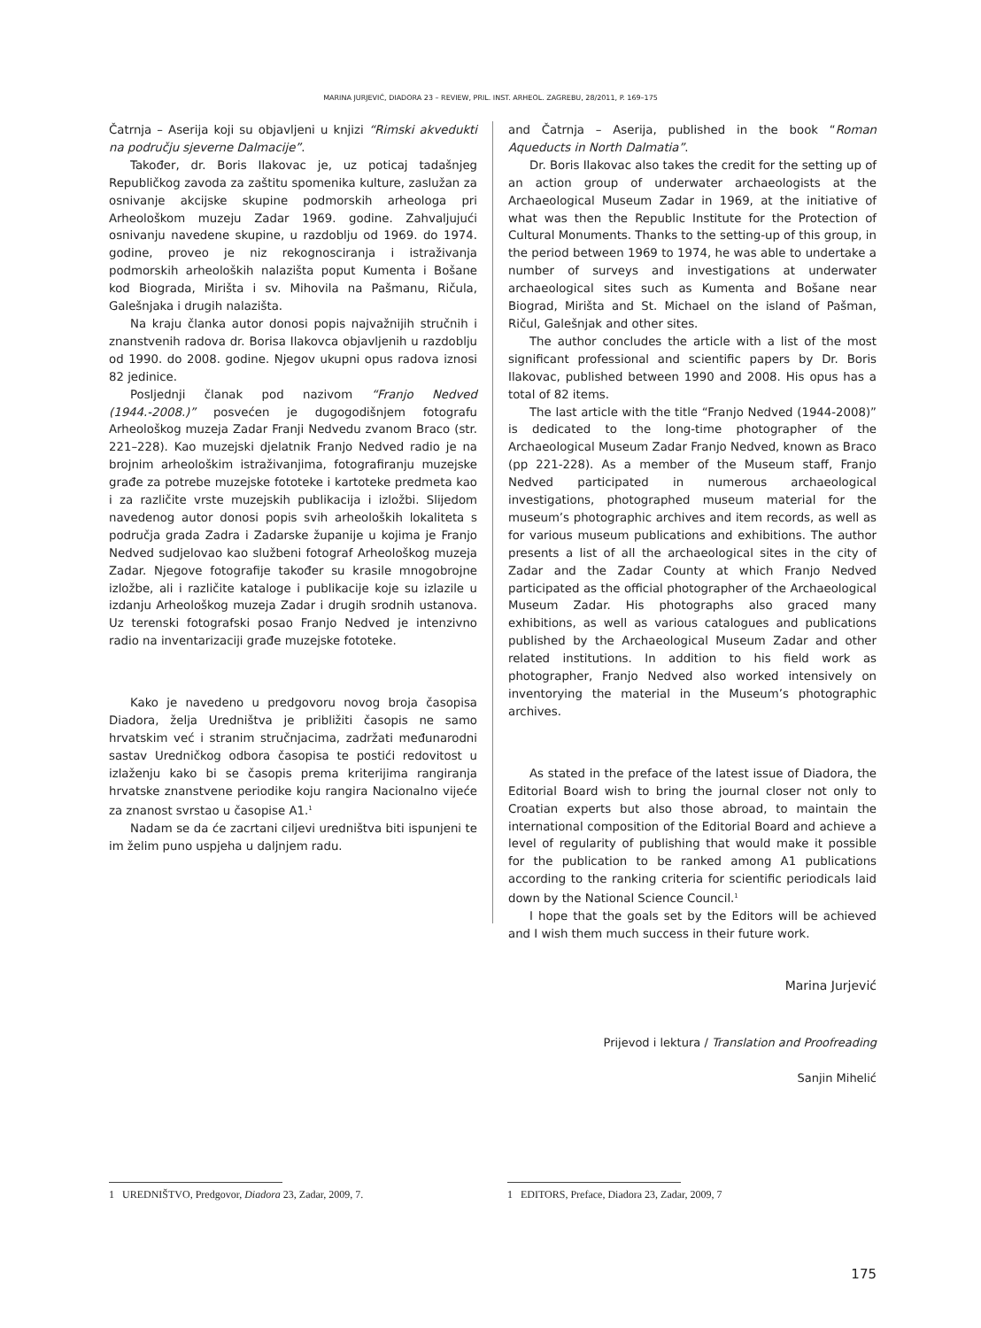MARINA JURJEVIĆ, DIADORA 23 – REVIEW, PRIL. INST. ARHEOL. ZAGREBU, 28/2011, P. 169–175
Čatrnja – Aserija koji su objavljeni u knjizi “Rimski akvedukti na području sjeverne Dalmacije”.
Također, dr. Boris Ilakovac je, uz poticaj tadašnjeg Republičkog zavoda za zaštitu spomenika kulture, zaslužan za osnivanje akcijske skupine podmorskih arheologa pri Arheološkom muzeju Zadar 1969. godine. Zahvaljujući osnivanju navedene skupine, u razdoblju od 1969. do 1974. godine, proveo je niz rekognosciranja i istraživanja podmorskih arheoloških nalazišta poput Kumenta i Bošane kod Biograda, Mirišta i sv. Mihovila na Pašmanu, Ričula, Galešnjaka i drugih nalazišta.
Na kraju članka autor donosi popis najvažnijih stručnih i znanstvenih radova dr. Borisa Ilakovca objavljenih u razdoblju od 1990. do 2008. godine. Njegov ukupni opus radova iznosi 82 jedinice.
Posljednji članak pod nazivom “Franjo Nedved (1944.-2008.)” posvećen je dugogodišnjem fotografu Arheološkog muzeja Zadar Franji Nedvedu zvanom Braco (str. 221–228). Kao muzejski djelatnik Franjo Nedved radio je na brojnim arheološkim istraživanjima, fotografiranju muzejske građe za potrebe muzejske fototeke i kartoteke predmeta kao i za različite vrste muzejskih publikacija i izložbi. Slijedom navedenog autor donosi popis svih arheoloških lokaliteta s područja grada Zadra i Zadarske županije u kojima je Franjo Nedved sudjelovao kao službeni fotograf Arheološkog muzeja Zadar. Njegove fotografije također su krasile mnogobrojne izložbe, ali i različite kataloge i publikacije koje su izlazile u izdanju Arheološkog muzeja Zadar i drugih srodnih ustanova. Uz terenski fotografski posao Franjo Nedved je intenzivno radio na inventarizaciji građe muzejske fototeke.
Kako je navedeno u predgovoru novog broja časopisa Diadora, želja Uredništva je približiti časopis ne samo hrvatskim već i stranim stručnjacima, zadržati međunarodni sastav Uredničkog odbora časopisa te postići redovitost u izlaženju kako bi se časopis prema kriterijima rangiranja hrvatske znanstvene periodike koju rangira Nacionalno vijeće za znanost svrstao u časopise A1.<sup>1</sup>
Nadam se da će zacrtani ciljevi uredništva biti ispunjeni te im želim puno uspjeha u daljnjem radu.
and Čatrnja – Aserija, published in the book “Roman Aqueducts in North Dalmatia”.
Dr. Boris Ilakovac also takes the credit for the setting up of an action group of underwater archaeologists at the Archaeological Museum Zadar in 1969, at the initiative of what was then the Republic Institute for the Protection of Cultural Monuments. Thanks to the setting-up of this group, in the period between 1969 to 1974, he was able to undertake a number of surveys and investigations at underwater archaeological sites such as Kumenta and Bošane near Biograd, Mirišta and St. Michael on the island of Pašman, Ričul, Galešnjak and other sites.
The author concludes the article with a list of the most significant professional and scientific papers by Dr. Boris Ilakovac, published between 1990 and 2008. His opus has a total of 82 items.
The last article with the title “Franjo Nedved (1944-2008)” is dedicated to the long-time photographer of the Archaeological Museum Zadar Franjo Nedved, known as Braco (pp 221-228). As a member of the Museum staff, Franjo Nedved participated in numerous archaeological investigations, photographed museum material for the museum’s photographic archives and item records, as well as for various museum publications and exhibitions. The author presents a list of all the archaeological sites in the city of Zadar and the Zadar County at which Franjo Nedved participated as the official photographer of the Archaeological Museum Zadar. His photographs also graced many exhibitions, as well as various catalogues and publications published by the Archaeological Museum Zadar and other related institutions. In addition to his field work as photographer, Franjo Nedved also worked intensively on inventorying the material in the Museum’s photographic archives.
As stated in the preface of the latest issue of Diadora, the Editorial Board wish to bring the journal closer not only to Croatian experts but also those abroad, to maintain the international composition of the Editorial Board and achieve a level of regularity of publishing that would make it possible for the publication to be ranked among A1 publications according to the ranking criteria for scientific periodicals laid down by the National Science Council.<sup>1</sup>
I hope that the goals set by the Editors will be achieved and I wish them much success in their future work.
Marina Jurjević
Prijevod i lektura / Translation and Proofreading
Sanjin Mihelić
1 UREDNIŠTVO, Predgovor, Diadora 23, Zadar, 2009, 7.
1 EDITORS, Preface, Diadora 23, Zadar, 2009, 7
175